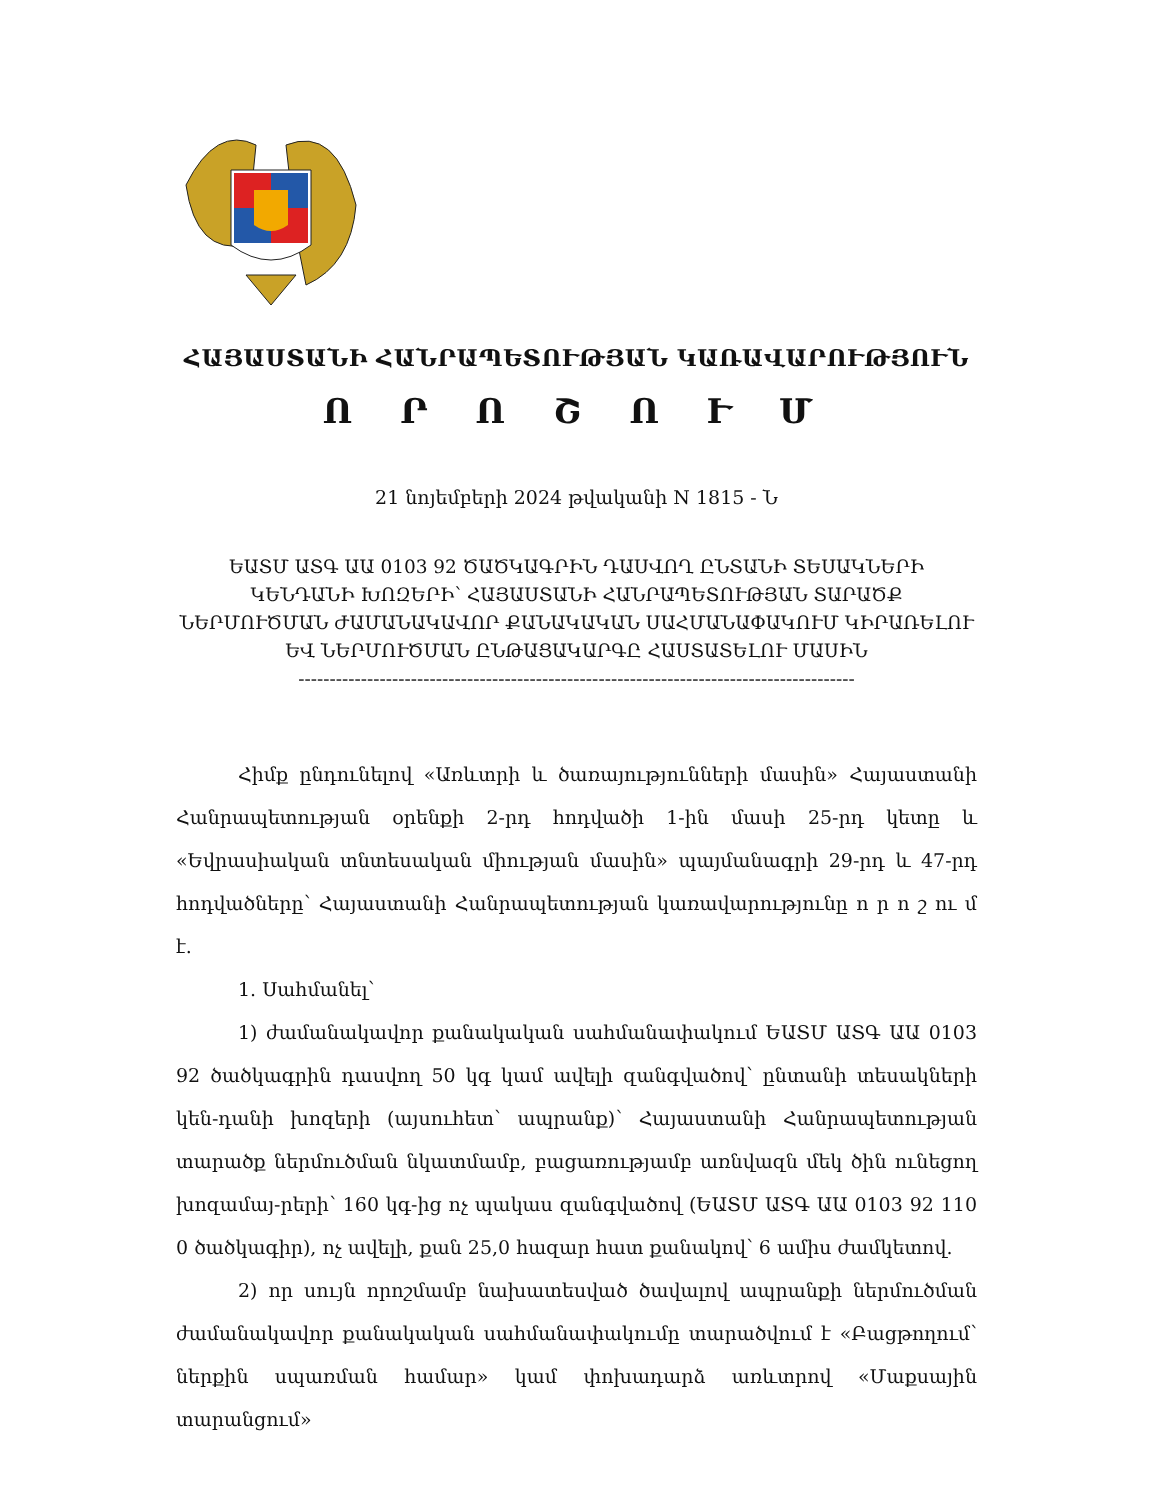ՀԱՅԱՍՏԱՆԻ ՀԱՆՐԱՊԵՏՈՒԹՅԱՆ ԿԱՌԱՎԱՐՈՒԹՅՈՒՆ
Ո Ր Ո Շ Ո Ւ Մ
21 նոյեմբերի 2024 թվականի N 1815 - Ն
ԵԱՏՄ ԱՏԳ ԱԱ 0103 92 ԾԱԾԿԱԳՐԻՆ ԴԱՍՎՈՂ ԸՆՏԱՆԻ ՏԵՍԱԿՆԵՐԻ ԿԵՆԴԱՆԻ ԽՈԶԵՐԻ՝ ՀԱՅԱՍՏԱՆԻ ՀԱՆՐԱՊԵՏՈՒԹՅԱՆ ՏԱՐԱԾՔ ՆԵՐՄՈՒԾՄԱՆ ԺԱՄԱՆԱԿԱՎՈՐ ՔԱՆԱԿԱԿԱՆ ՍԱՀՄԱՆԱՓԱԿՈՒՄ ԿԻՐԱՌԵԼՈՒ ԵՎ ՆԵՐՄՈՒԾՄԱՆ ԸՆԹԱՑԱԿԱՐԳԸ ՀԱՍՏԱՏԵԼՈՒ ՄԱՍԻՆ
-----------------------------------------------------------------------------------------
Հիմք ընդունելով «Առևտրի և ծառայությունների մասին» Հայաստանի Հանրապետության օրենքի 2-րդ հոդվածի 1-ին մասի 25-րդ կետը և «Եվրասիական տնտեսական միության մասին» պայմանագրի 29-րդ և 47-րդ հոդվածները՝ Հայաստանի Հանրապետության կառավարությունը ո ր ո շ ու մ է.
1. Սահմանել՝
1) ժամանակավոր քանակական սահմանափակում ԵԱՏՄ ԱՏԳ ԱԱ 0103 92 ծածկագրին դասվող 50 կգ կամ ավելի զանգվածով՝ ընտանի տեսակների կեն-դանի խոզերի (այսուհետ՝ ապրանք)՝ Հայաստանի Հանրապետության տարածք ներմուծման նկատմամբ, բացառությամբ առնվազն մեկ ծին ունեցող խոզամայ-րերի՝ 160 կգ-ից ոչ պակաս զանգվածով (ԵԱՏՄ ԱՏԳ ԱԱ 0103 92 110 0 ծածկագիր), ոչ ավելի, քան 25,0 հազար հատ քանակով՝ 6 ամիս ժամկետով.
2) որ սույն որոշմամբ նախատեսված ծավալով ապրանքի ներմուծման ժամանակավոր քանակական սահմանափակումը տարածվում է «Բացթողում՝ ներքին սպառման համար» կամ փոխադարձ առևտրով «Մաքսային տարանցում»